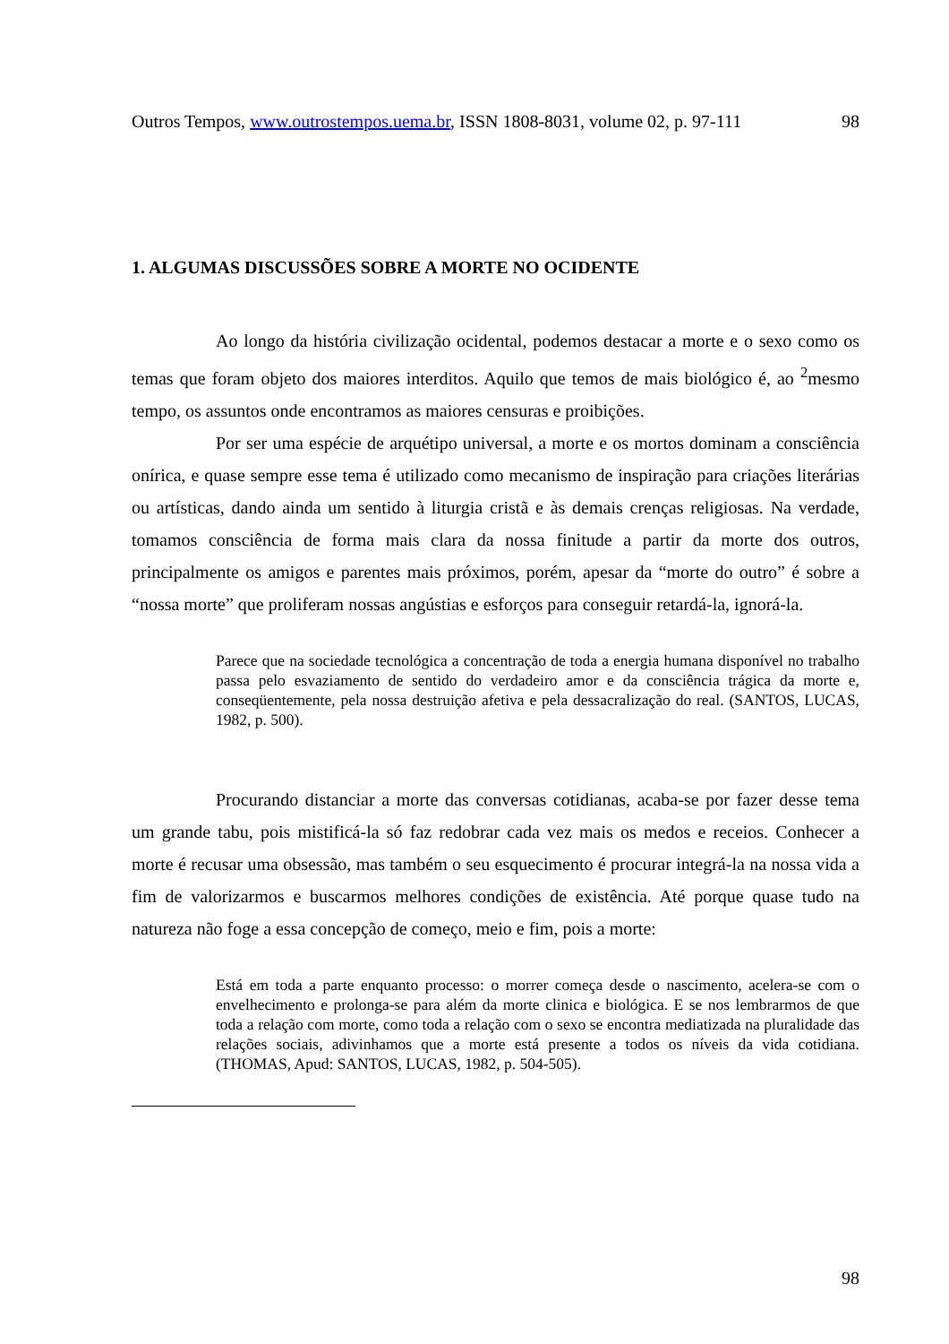Outros Tempos, www.outrostempos.uema.br, ISSN 1808-8031, volume 02, p. 97-111 98
1. ALGUMAS DISCUSSÕES SOBRE A MORTE NO OCIDENTE
Ao longo da história civilização ocidental, podemos destacar a morte e o sexo como os temas que foram objeto dos maiores interditos. Aquilo que temos de mais biológico é, ao <sup>2</sup>mesmo tempo, os assuntos onde encontramos as maiores censuras e proibições.
Por ser uma espécie de arquétipo universal, a morte e os mortos dominam a consciência onírica, e quase sempre esse tema é utilizado como mecanismo de inspiração para criações literárias ou artísticas, dando ainda um sentido à liturgia cristã e às demais crenças religiosas. Na verdade, tomamos consciência de forma mais clara da nossa finitude a partir da morte dos outros, principalmente os amigos e parentes mais próximos, porém, apesar da “morte do outro” é sobre a “nossa morte” que proliferam nossas angústias e esforços para conseguir retardá-la, ignorá-la.
Parece que na sociedade tecnológica a concentração de toda a energia humana disponível no trabalho passa pelo esvaziamento de sentido do verdadeiro amor e da consciência trágica da morte e, conseqüentemente, pela nossa destruição afetiva e pela dessacralização do real. (SANTOS, LUCAS, 1982, p. 500).
Procurando distanciar a morte das conversas cotidianas, acaba-se por fazer desse tema um grande tabu, pois mistificá-la só faz redobrar cada vez mais os medos e receios. Conhecer a morte é recusar uma obsessão, mas também o seu esquecimento é procurar integrá-la na nossa vida a fim de valorizarmos e buscarmos melhores condições de existência. Até porque quase tudo na natureza não foge a essa concepção de começo, meio e fim, pois a morte:
Está em toda a parte enquanto processo: o morrer começa desde o nascimento, acelera-se com o envelhecimento e prolonga-se para além da morte clinica e biológica. E se nos lembrarmos de que toda a relação com morte, como toda a relação com o sexo se encontra mediatizada na pluralidade das relações sociais, adivinhamos que a morte está presente a todos os níveis da vida cotidiana. (THOMAS, Apud: SANTOS, LUCAS, 1982, p. 504-505).
98